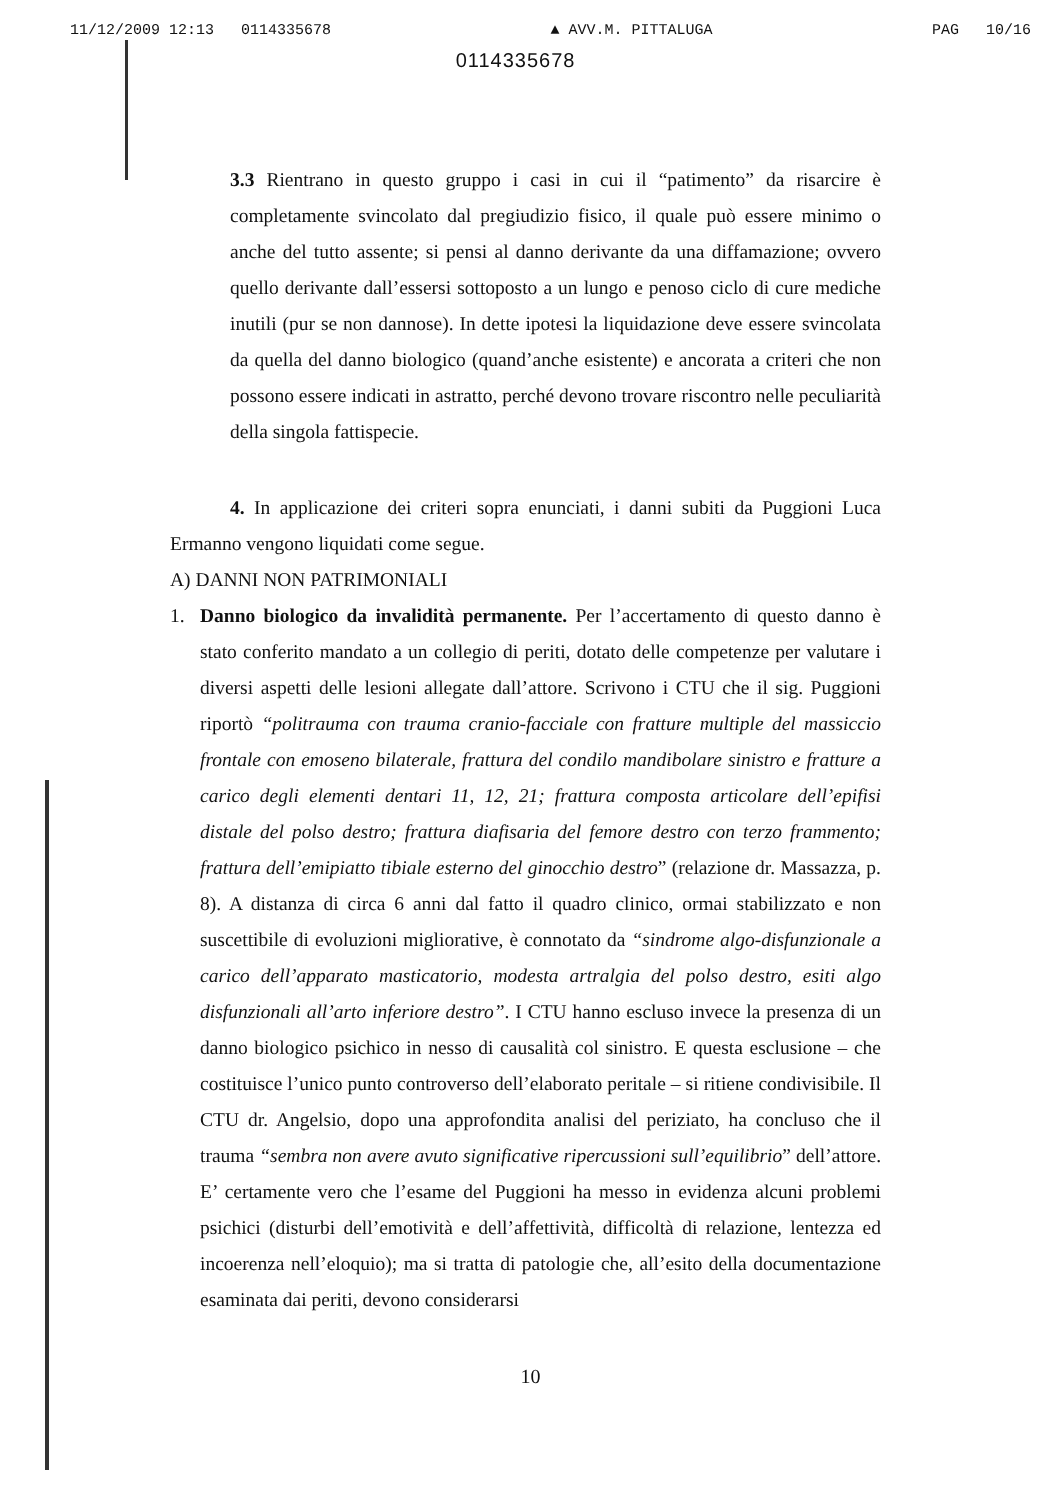11/12/2009 12:13 0114335678 ▲ AVV.M. PITTALUGA PAG 10/16
0114335678
3.3 Rientrano in questo gruppo i casi in cui il “patimento” da risarcire è completamente svincolato dal pregiudizio fisico, il quale può essere minimo o anche del tutto assente; si pensi al danno derivante da una diffamazione; ovvero quello derivante dall’essersi sottoposto a un lungo e penoso ciclo di cure mediche inutili (pur se non dannose). In dette ipotesi la liquidazione deve essere svincolata da quella del danno biologico (quand’anche esistente) e ancorata a criteri che non possono essere indicati in astratto, perché devono trovare riscontro nelle peculiarità della singola fattispecie.
4. In applicazione dei criteri sopra enunciati, i danni subiti da Puggioni Luca Ermanno vengono liquidati come segue.
A) DANNI NON PATRIMONIALI
1. Danno biologico da invalidità permanente. Per l’accertamento di questo danno è stato conferito mandato a un collegio di periti, dotato delle competenze per valutare i diversi aspetti delle lesioni allegate dall’attore. Scrivono i CTU che il sig. Puggioni riportò “politrauma con trauma cranio-facciale con fratture multiple del massiccio frontale con emoseno bilaterale, frattura del condilo mandibolare sinistro e fratture a carico degli elementi dentari 11, 12, 21; frattura composta articolare dell’epifisi distale del polso destro; frattura diafisaria del femore destro con terzo frammento; frattura dell’emipiatto tibiale esterno del ginocchio destro” (relazione dr. Massazza, p. 8). A distanza di circa 6 anni dal fatto il quadro clinico, ormai stabilizzato e non suscettibile di evoluzioni migliorative, è connotato da “sindrome algo-disfunzionale a carico dell’apparato masticatorio, modesta artralgia del polso destro, esiti algo disfunzionali all’arto inferiore destro”. I CTU hanno escluso invece la presenza di un danno biologico psichico in nesso di causalità col sinistro. E questa esclusione – che costituisce l’unico punto controverso dell’elaborato peritale – si ritiene condivisibile. Il CTU dr. Angelsio, dopo una approfondita analisi del periziato, ha concluso che il trauma “sembra non avere avuto significative ripercussioni sull’equilibrio” dell’attore. E’ certamente vero che l’esame del Puggioni ha messo in evidenza alcuni problemi psichici (disturbi dell’emotività e dell’affettività, difficoltà di relazione, lentezza ed incoerenza nell’eloquio); ma si tratta di patologie che, all’esito della documentazione esaminata dai periti, devono considerarsi
10